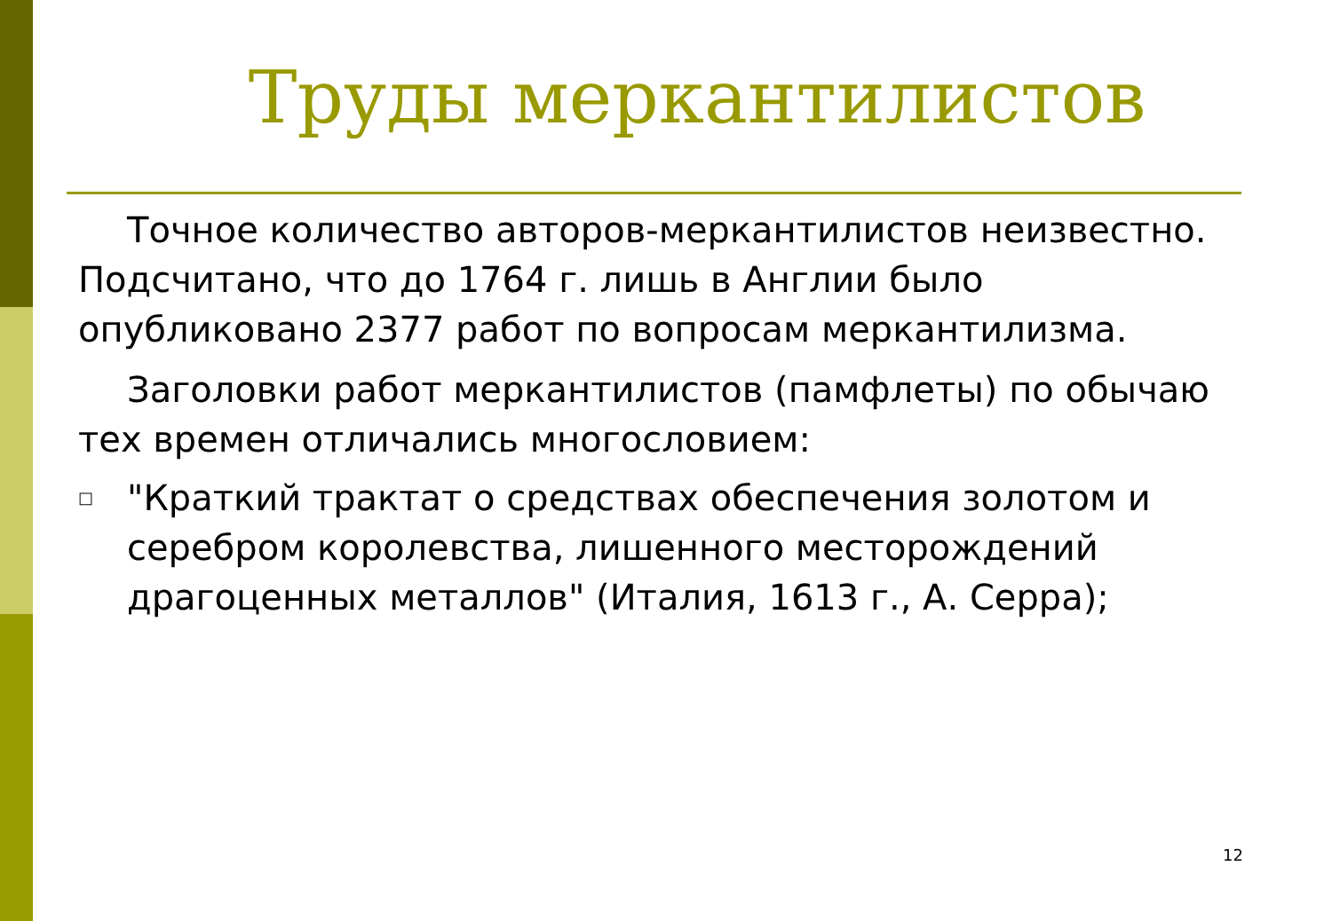Труды меркантилистов
Точное количество авторов-меркантилистов неизвестно. Подсчитано, что до 1764 г. лишь в Англии было опубликовано 2377 работ по вопросам меркантилизма.
Заголовки работ меркантилистов (памфлеты) по обычаю тех времен отличались многословием:
□
"Краткий трактат о средствах обеспечения золотом и серебром королевства, лишенного месторождений драгоценных металлов" (Италия, 1613 г., А. Серра);
12